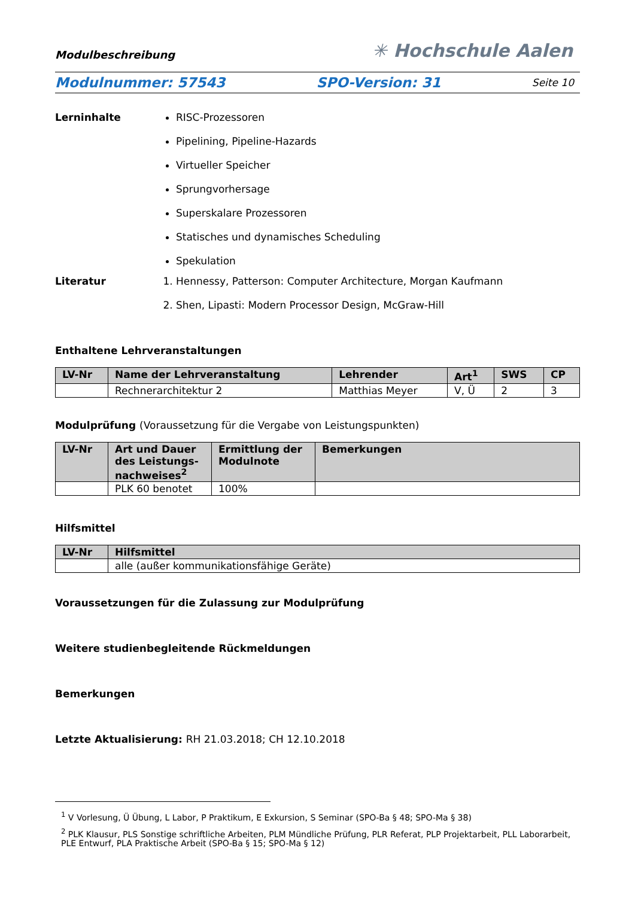Modulbeschreibung ✳ Hochschule Aalen
Modulnummer: 57543 SPO-Version: 31 Seite 10
Lerninhalte RISC-Prozessoren
Pipelining, Pipeline-Hazards
Virtueller Speicher
Sprungvorhersage
Superskalare Prozessoren
Statisches und dynamisches Scheduling
Spekulation
Literatur 1. Hennessy, Patterson: Computer Architecture, Morgan Kaufmann
2. Shen, Lipasti: Modern Processor Design, McGraw-Hill
Enthaltene Lehrveranstaltungen
| LV-Nr | Name der Lehrveranstaltung | Lehrender | Art<sup>1</sup> | SWS | CP |
| --- | --- | --- | --- | --- | --- |
| | Rechnerarchitektur 2 | Matthias Meyer | V, Ü | 2 | 3 |
Modulprüfung (Voraussetzung für die Vergabe von Leistungspunkten)
| LV-Nr | Art und Dauer des Leistungs-nachweises<sup>2</sup> | Ermittlung der Modulnote | Bemerkungen |
| --- | --- | --- | --- |
| | PLK 60 benotet | 100% | |
Hilfsmittel
| LV-Nr | Hilfsmittel |
| --- | --- |
| | alle (außer kommunikationsfähige Geräte) |
Voraussetzungen für die Zulassung zur Modulprüfung
Weitere studienbegleitende Rückmeldungen
Bemerkungen
Letzte Aktualisierung: RH 21.03.2018; CH 12.10.2018
<sup>1</sup> V Vorlesung, Ü Übung, L Labor, P Praktikum, E Exkursion, S Seminar (SPO-Ba § 48; SPO-Ma § 38)
<sup>2</sup> PLK Klausur, PLS Sonstige schriftliche Arbeiten, PLM Mündliche Prüfung, PLR Referat, PLP Projektarbeit, PLL Laborarbeit, PLE Entwurf, PLA Praktische Arbeit (SPO-Ba § 15; SPO-Ma § 12)